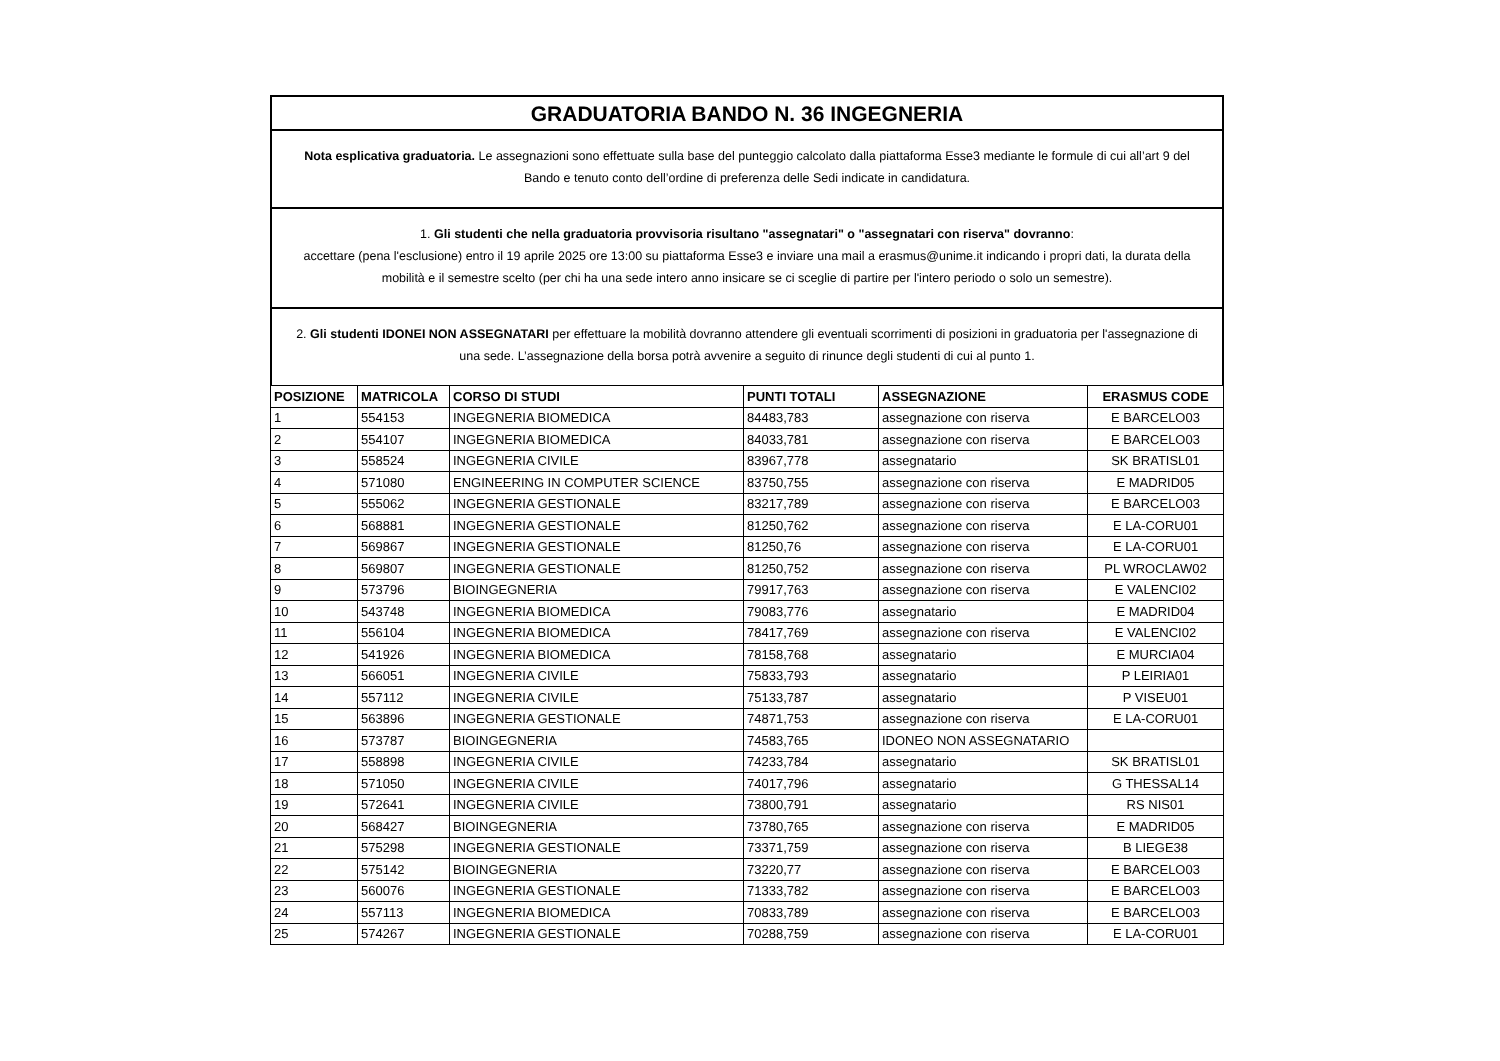GRADUATORIA BANDO N. 36 INGEGNERIA
Nota esplicativa graduatoria. Le assegnazioni sono effettuate sulla base del punteggio calcolato dalla piattaforma Esse3 mediante le formule di cui all’art 9 del Bando e tenuto conto dell’ordine di preferenza delle Sedi indicate in candidatura.
1. Gli studenti che nella graduatoria provvisoria risultano "assegnatari" o "assegnatari con riserva" dovranno:
accettare (pena l'esclusione) entro il 19 aprile 2025 ore 13:00 su piattaforma Esse3 e inviare una mail a erasmus@unime.it indicando i propri dati, la durata della mobilità e il semestre scelto (per chi ha una sede intero anno insicare se ci sceglie di partire per l'intero periodo o solo un semestre).
2. Gli studenti IDONEI NON ASSEGNATARI per effettuare la mobilità dovranno attendere gli eventuali scorrimenti di posizioni in graduatoria per l'assegnazione di una sede. L’assegnazione della borsa potrà avvenire a seguito di rinunce degli studenti di cui al punto 1.
| POSIZIONE | MATRICOLA | CORSO DI STUDI | PUNTI TOTALI | ASSEGNAZIONE | ERASMUS CODE |
| --- | --- | --- | --- | --- | --- |
| 1 | 554153 | INGEGNERIA BIOMEDICA | 84483,783 | assegnazione con riserva | E BARCELO03 |
| 2 | 554107 | INGEGNERIA BIOMEDICA | 84033,781 | assegnazione con riserva | E BARCELO03 |
| 3 | 558524 | INGEGNERIA CIVILE | 83967,778 | assegnatario | SK BRATISL01 |
| 4 | 571080 | ENGINEERING IN COMPUTER SCIENCE | 83750,755 | assegnazione con riserva | E MADRID05 |
| 5 | 555062 | INGEGNERIA GESTIONALE | 83217,789 | assegnazione con riserva | E BARCELO03 |
| 6 | 568881 | INGEGNERIA GESTIONALE | 81250,762 | assegnazione con riserva | E LA-CORU01 |
| 7 | 569867 | INGEGNERIA GESTIONALE | 81250,76 | assegnazione con riserva | E LA-CORU01 |
| 8 | 569807 | INGEGNERIA GESTIONALE | 81250,752 | assegnazione con riserva | PL WROCLAW02 |
| 9 | 573796 | BIOINGEGNERIA | 79917,763 | assegnazione con riserva | E VALENCI02 |
| 10 | 543748 | INGEGNERIA BIOMEDICA | 79083,776 | assegnatario | E MADRID04 |
| 11 | 556104 | INGEGNERIA BIOMEDICA | 78417,769 | assegnazione con riserva | E VALENCI02 |
| 12 | 541926 | INGEGNERIA BIOMEDICA | 78158,768 | assegnatario | E MURCIA04 |
| 13 | 566051 | INGEGNERIA CIVILE | 75833,793 | assegnatario | P LEIRIA01 |
| 14 | 557112 | INGEGNERIA CIVILE | 75133,787 | assegnatario | P VISEU01 |
| 15 | 563896 | INGEGNERIA GESTIONALE | 74871,753 | assegnazione con riserva | E LA-CORU01 |
| 16 | 573787 | BIOINGEGNERIA | 74583,765 | IDONEO NON ASSEGNATARIO | |
| 17 | 558898 | INGEGNERIA CIVILE | 74233,784 | assegnatario | SK BRATISL01 |
| 18 | 571050 | INGEGNERIA CIVILE | 74017,796 | assegnatario | G THESSAL14 |
| 19 | 572641 | INGEGNERIA CIVILE | 73800,791 | assegnatario | RS NIS01 |
| 20 | 568427 | BIOINGEGNERIA | 73780,765 | assegnazione con riserva | E MADRID05 |
| 21 | 575298 | INGEGNERIA GESTIONALE | 73371,759 | assegnazione con riserva | B LIEGE38 |
| 22 | 575142 | BIOINGEGNERIA | 73220,77 | assegnazione con riserva | E BARCELO03 |
| 23 | 560076 | INGEGNERIA GESTIONALE | 71333,782 | assegnazione con riserva | E BARCELO03 |
| 24 | 557113 | INGEGNERIA BIOMEDICA | 70833,789 | assegnazione con riserva | E BARCELO03 |
| 25 | 574267 | INGEGNERIA GESTIONALE | 70288,759 | assegnazione con riserva | E LA-CORU01 |